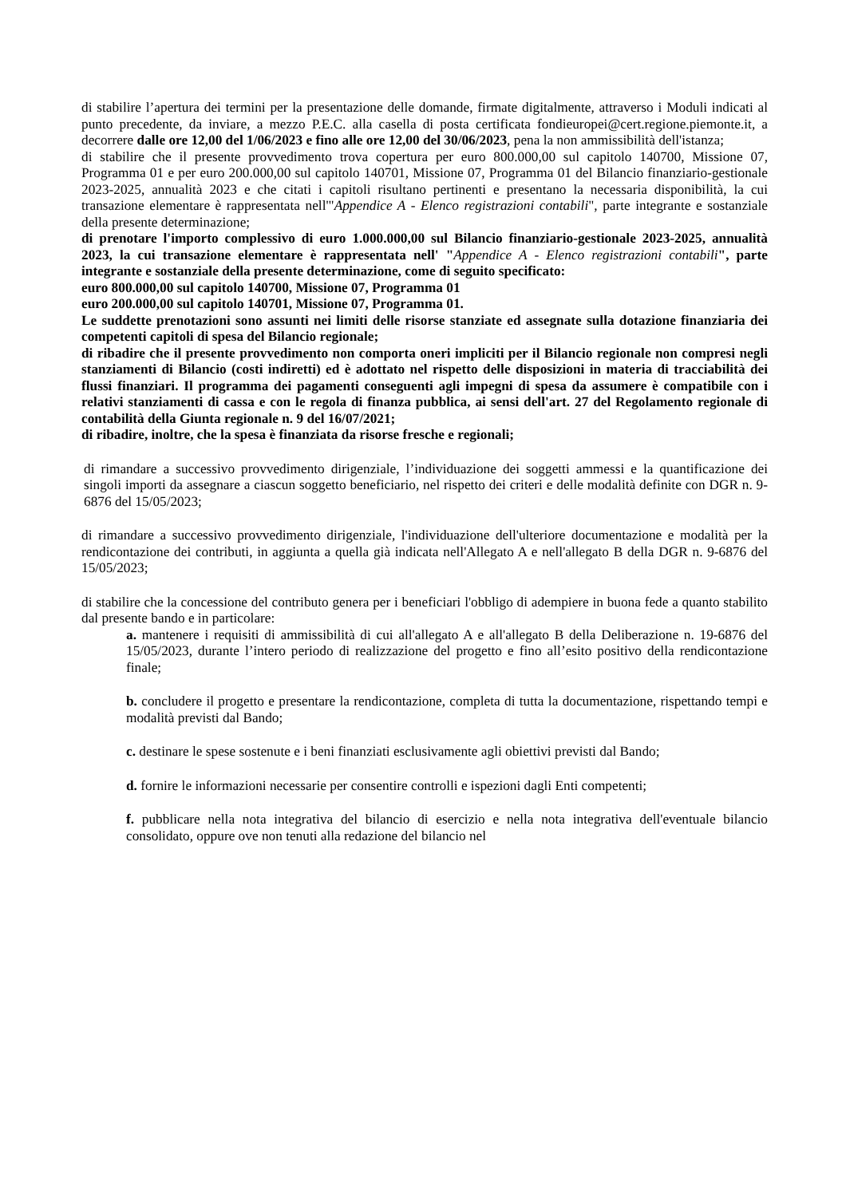di stabilire l’apertura dei termini per la presentazione delle domande, firmate digitalmente, attraverso i Moduli indicati al punto precedente, da inviare, a mezzo P.E.C. alla casella di posta certificata fondieuropei@cert.regione.piemonte.it, a decorrere dalle ore 12,00 del 1/06/2023 e fino alle ore 12,00 del 30/06/2023, pena la non ammissibilità dell'istanza;
di stabilire che il presente provvedimento trova copertura per euro 800.000,00 sul capitolo 140700, Missione 07, Programma 01 e per euro 200.000,00 sul capitolo 140701, Missione 07, Programma 01 del Bilancio finanziario-gestionale 2023-2025, annualità 2023 e che citati i capitoli risultano pertinenti e presentano la necessaria disponibilità, la cui transazione elementare è rappresentata nell'"Appendice A - Elenco registrazioni contabili", parte integrante e sostanziale della presente determinazione;
di prenotare l'importo complessivo di euro 1.000.000,00 sul Bilancio finanziario-gestionale 2023-2025, annualità 2023, la cui transazione elementare è rappresentata nell' "Appendice A - Elenco registrazioni contabili", parte integrante e sostanziale della presente determinazione, come di seguito specificato:
euro 800.000,00 sul capitolo 140700, Missione 07, Programma 01
euro 200.000,00 sul capitolo 140701, Missione 07, Programma 01.
Le suddette prenotazioni sono assunti nei limiti delle risorse stanziate ed assegnate sulla dotazione finanziaria dei competenti capitoli di spesa del Bilancio regionale;
di ribadire che il presente provvedimento non comporta oneri impliciti per il Bilancio regionale non compresi negli stanziamenti di Bilancio (costi indiretti) ed è adottato nel rispetto delle disposizioni in materia di tracciabilità dei flussi finanziari. Il programma dei pagamenti conseguenti agli impegni di spesa da assumere è compatibile con i relativi stanziamenti di cassa e con le regola di finanza pubblica, ai sensi dell'art. 27 del Regolamento regionale di contabilità della Giunta regionale n. 9 del 16/07/2021;
di ribadire, inoltre, che la spesa è finanziata da risorse fresche e regionali;
di rimandare a successivo provvedimento dirigenziale, l’individuazione dei soggetti ammessi e la quantificazione dei singoli importi da assegnare a ciascun soggetto beneficiario, nel rispetto dei criteri e delle modalità definite con DGR n. 9-6876 del 15/05/2023;
di rimandare a successivo provvedimento dirigenziale, l'individuazione dell'ulteriore documentazione e modalità per la rendicontazione dei contributi, in aggiunta a quella già indicata nell'Allegato A e nell'allegato B della DGR n. 9-6876 del 15/05/2023;
di stabilire che la concessione del contributo genera per i beneficiari l'obbligo di adempiere in buona fede a quanto stabilito dal presente bando e in particolare:
a. mantenere i requisiti di ammissibilità di cui all'allegato A e all'allegato B della Deliberazione n. 19-6876 del 15/05/2023, durante l’intero periodo di realizzazione del progetto e fino all’esito positivo della rendicontazione finale;
b. concludere il progetto e presentare la rendicontazione, completa di tutta la documentazione, rispettando tempi e modalità previsti dal Bando;
c. destinare le spese sostenute e i beni finanziati esclusivamente agli obiettivi previsti dal Bando;
d. fornire le informazioni necessarie per consentire controlli e ispezioni dagli Enti competenti;
f. pubblicare nella nota integrativa del bilancio di esercizio e nella nota integrativa dell'eventuale bilancio consolidato, oppure ove non tenuti alla redazione del bilancio nel